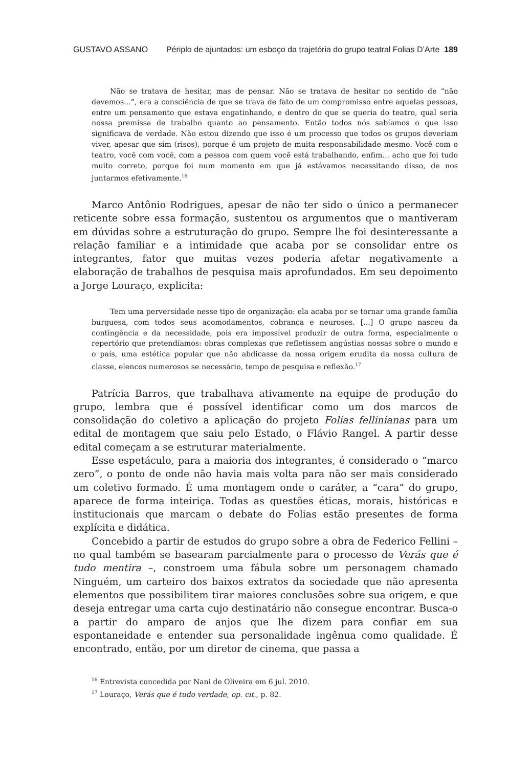GUSTAVO ASSANO Périplo de ajuntados: um esboço da trajetória do grupo teatral Folias D’Arte 189
Não se tratava de hesitar, mas de pensar. Não se tratava de hesitar no sentido de “não devemos...”, era a consciência de que se trava de fato de um compromisso entre aquelas pessoas, entre um pensamento que estava engatinhando, e dentro do que se queria do teatro, qual seria nossa premissa de trabalho quanto ao pensamento. Então todos nós sabíamos o que isso significava de verdade. Não estou dizendo que isso é um processo que todos os grupos deveriam viver, apesar que sim (risos), porque é um projeto de muita responsabilidade mesmo. Você com o teatro, você com você, com a pessoa com quem você está trabalhando, enfim... acho que foi tudo muito correto, porque foi num momento em que já estávamos necessitando disso, de nos juntarmos efetivamente.<sup>16</sup>
Marco Antônio Rodrigues, apesar de não ter sido o único a permanecer reticente sobre essa formação, sustentou os argumentos que o mantiveram em dúvidas sobre a estruturação do grupo. Sempre lhe foi desinteressante a relação familiar e a intimidade que acaba por se consolidar entre os integrantes, fator que muitas vezes poderia afetar negativamente a elaboração de trabalhos de pesquisa mais aprofundados. Em seu depoimento a Jorge Louraço, explicita:
Tem uma perversidade nesse tipo de organização: ela acaba por se tornar uma grande família burguesa, com todos seus acomodamentos, cobrança e neuroses. [...] O grupo nasceu da contingência e da necessidade, pois era impossível produzir de outra forma, especialmente o repertório que pretendíamos: obras complexas que refletissem angústias nossas sobre o mundo e o país, uma estética popular que não abdicasse da nossa origem erudita da nossa cultura de classe, elencos numerosos se necessário, tempo de pesquisa e reflexão.<sup>17</sup>
Patrícia Barros, que trabalhava ativamente na equipe de produção do grupo, lembra que é possível identificar como um dos marcos de consolidação do coletivo a aplicação do projeto Folias fellinianas para um edital de montagem que saiu pelo Estado, o Flávio Rangel. A partir desse edital começam a se estruturar materialmente.
Esse espetáculo, para a maioria dos integrantes, é considerado o “marco zero”, o ponto de onde não havia mais volta para não ser mais considerado um coletivo formado. É uma montagem onde o caráter, a “cara” do grupo, aparece de forma inteiriça. Todas as questões éticas, morais, históricas e institucionais que marcam o debate do Folias estão presentes de forma explícita e didática.
Concebido a partir de estudos do grupo sobre a obra de Federico Fellini – no qual também se basearam parcialmente para o processo de Verás que é tudo mentira –, constroem uma fábula sobre um personagem chamado Ninguém, um carteiro dos baixos extratos da sociedade que não apresenta elementos que possibilitem tirar maiores conclusões sobre sua origem, e que deseja entregar uma carta cujo destinatário não consegue encontrar. Busca-o a partir do amparo de anjos que lhe dizem para confiar em sua espontaneidade e entender sua personalidade ingênua como qualidade. É encontrado, então, por um diretor de cinema, que passa a
<sup>16</sup> Entrevista concedida por Nani de Oliveira em 6 jul. 2010.
<sup>17</sup> Louraço, Verás que é tudo verdade, op. cit., p. 82.